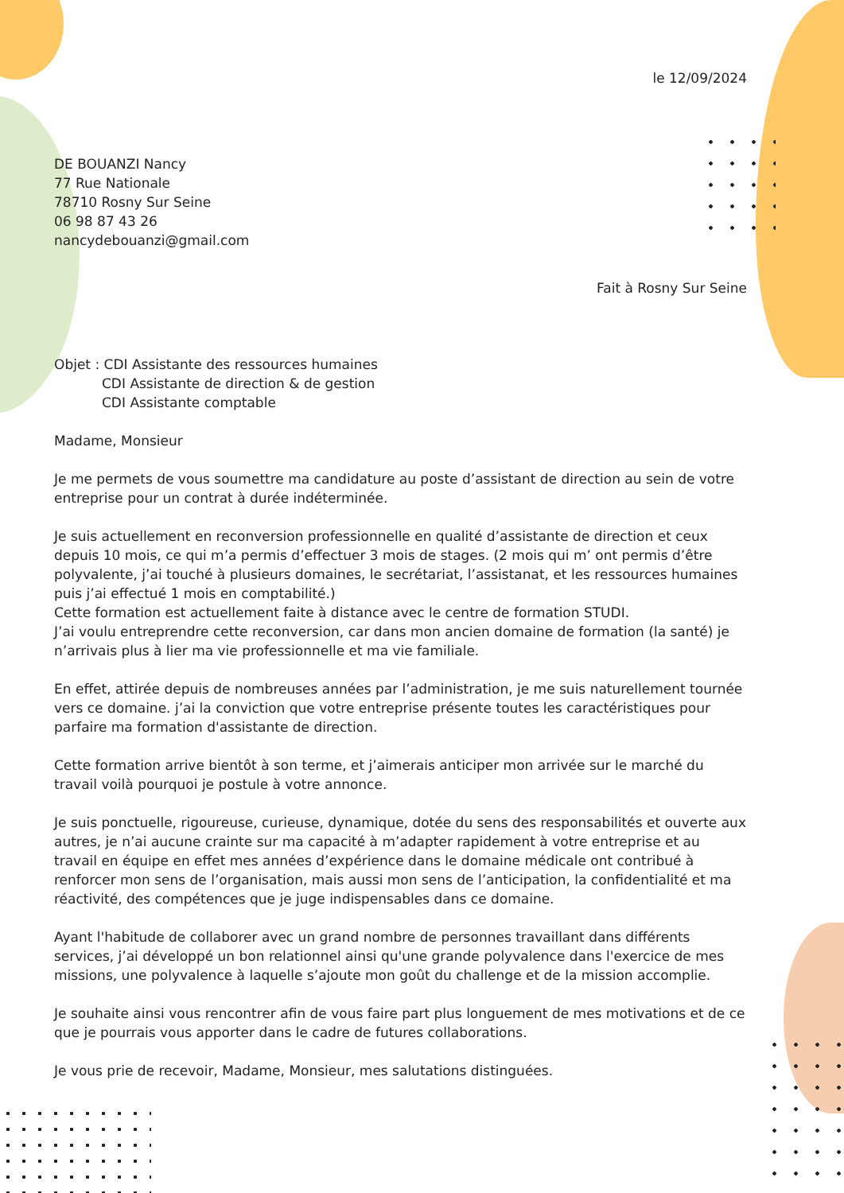le 12/09/2024
DE BOUANZI Nancy
77 Rue Nationale
78710 Rosny Sur Seine
06 98 87 43 26
nancydebouanzi@gmail.com
Fait à Rosny Sur Seine
Objet : CDI Assistante des ressources humaines
CDI Assistante de direction & de gestion
CDI Assistante comptable
Madame, Monsieur
Je me permets de vous soumettre ma candidature au poste d’assistant de direction au sein de votre entreprise pour un contrat à durée indéterminée.
Je suis actuellement en reconversion professionnelle en qualité d’assistante de direction et ceux depuis 10 mois, ce qui m’a permis d’effectuer 3 mois de stages. (2 mois qui m’ ont permis d’être polyvalente, j’ai touché à plusieurs domaines, le secrétariat, l’assistanat, et les ressources humaines puis j’ai effectué 1 mois en comptabilité.)
Cette formation est actuellement faite à distance avec le centre de formation STUDI.
J’ai voulu entreprendre cette reconversion, car dans mon ancien domaine de formation (la santé) je n’arrivais plus à lier ma vie professionnelle et ma vie familiale.
En effet, attirée depuis de nombreuses années par l’administration, je me suis naturellement tournée vers ce domaine. j’ai la conviction que votre entreprise présente toutes les caractéristiques pour parfaire ma formation d'assistante de direction.
Cette formation arrive bientôt à son terme, et j’aimerais anticiper mon arrivée sur le marché du travail voilà pourquoi je postule à votre annonce.
Je suis ponctuelle, rigoureuse, curieuse, dynamique, dotée du sens des responsabilités et ouverte aux autres, je n’ai aucune crainte sur ma capacité à m’adapter rapidement à votre entreprise et au travail en équipe en effet mes années d’expérience dans le domaine médicale ont contribué à renforcer mon sens de l’organisation, mais aussi mon sens de l’anticipation, la confidentialité et ma réactivité, des compétences que je juge indispensables dans ce domaine.
Ayant l'habitude de collaborer avec un grand nombre de personnes travaillant dans différents services, j’ai développé un bon relationnel ainsi qu'une grande polyvalence dans l'exercice de mes missions, une polyvalence à laquelle s’ajoute mon goût du challenge et de la mission accomplie.
Je souhaite ainsi vous rencontrer afin de vous faire part plus longuement de mes motivations et de ce que je pourrais vous apporter dans le cadre de futures collaborations.
Je vous prie de recevoir, Madame, Monsieur, mes salutations distinguées.